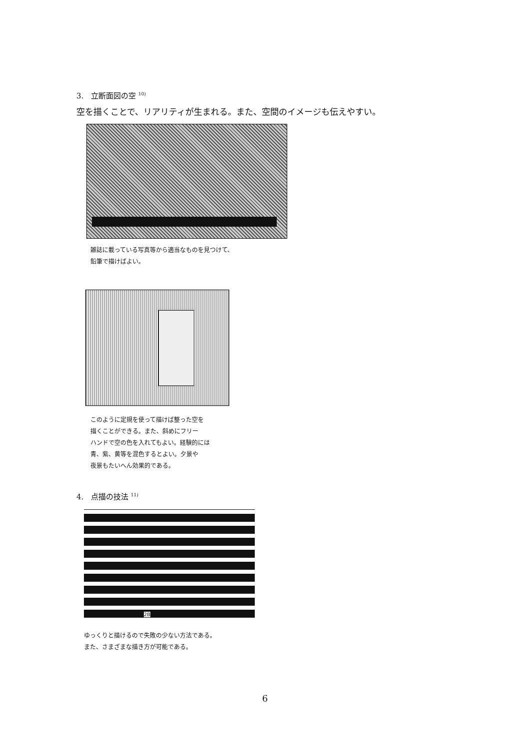3.　立断面図の空 <sup>10)</sup>
空を描くことで、リアリティが生まれる。また、空間のイメージも伝えやすい。
雑誌に載っている写真等から適当なものを見つけて、
鉛筆で描けばよい。
このように定規を使って描けば整った空を
描くことができる。また、斜めにフリー
ハンドで空の色を入れてもよい。経験的には
青、紫、黄等を混色するとよい。夕景や
夜景もたいへん効果的である。
4.　点描の技法 <sup>11)</sup>
2B
ゆっくりと描けるので失敗の少ない方法である。
また、さまざまな描き方が可能である。
6